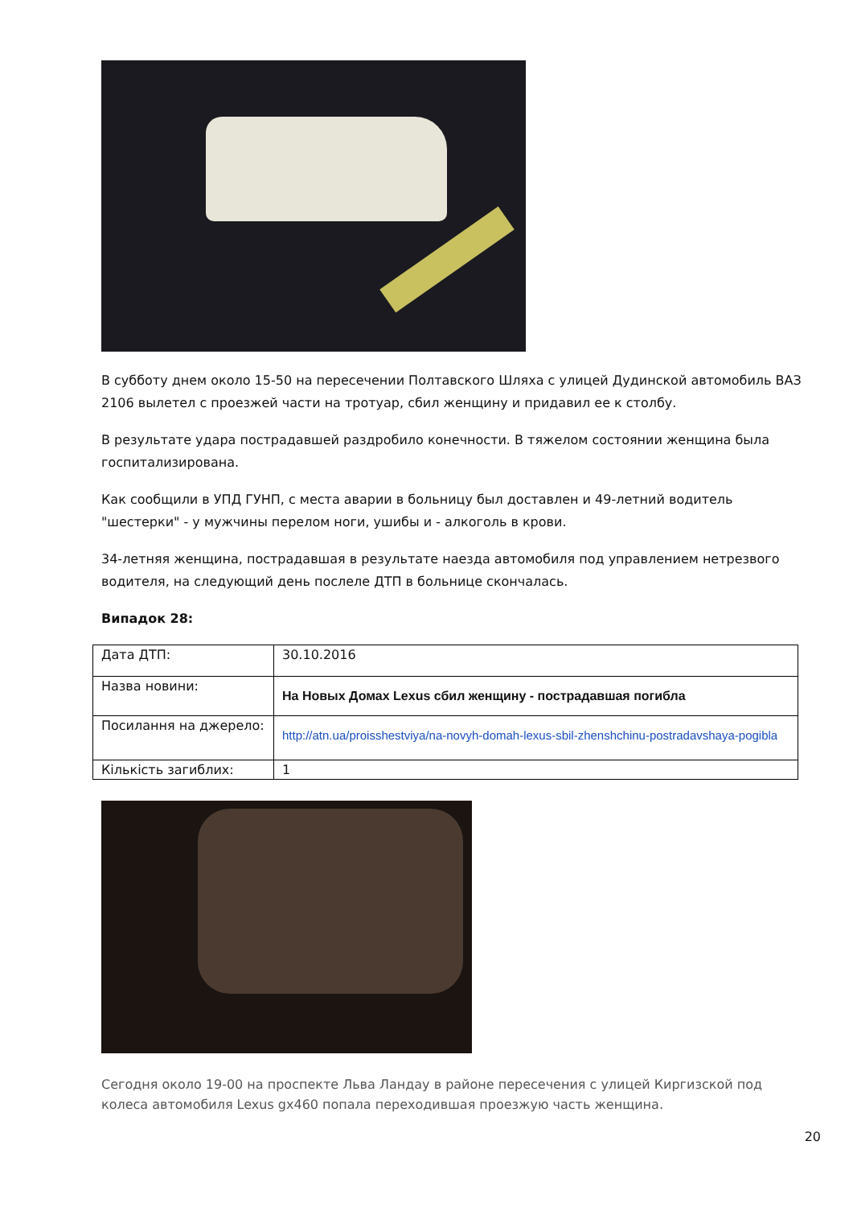В субботу днем около 15-50 на пересечении Полтавского Шляха с улицей Дудинской автомобиль ВАЗ 2106 вылетел с проезжей части на тротуар, сбил женщину и придавил ее к столбу.
В результате удара пострадавшей раздробило конечности. В тяжелом состоянии женщина была госпитализирована.
Как сообщили в УПД ГУНП, с места аварии в больницу был доставлен и 49-летний водитель "шестерки" - у мужчины перелом ноги, ушибы и - алкоголь в крови.
34-летняя женщина, пострадавшая в результате наезда автомобиля под управлением нетрезвого водителя, на следующий день послеле ДТП в больнице скончалась.
Випадок 28:
| Дата ДТП: | 30.10.2016 |
| Назва новини: | На Новых Домах Lexus сбил женщину - пострадавшая погибла |
| Посилання на джерело: | http://atn.ua/proisshestviya/na-novyh-domah-lexus-sbil-zhenshchinu-postradavshaya-pogibla |
| Кількість загиблих: | 1 |
Сегодня около 19-00 на проспекте Льва Ландау в районе пересечения с улицей Киргизской под колеса автомобиля Lexus gx460 попала переходившая проезжую часть женщина.
20